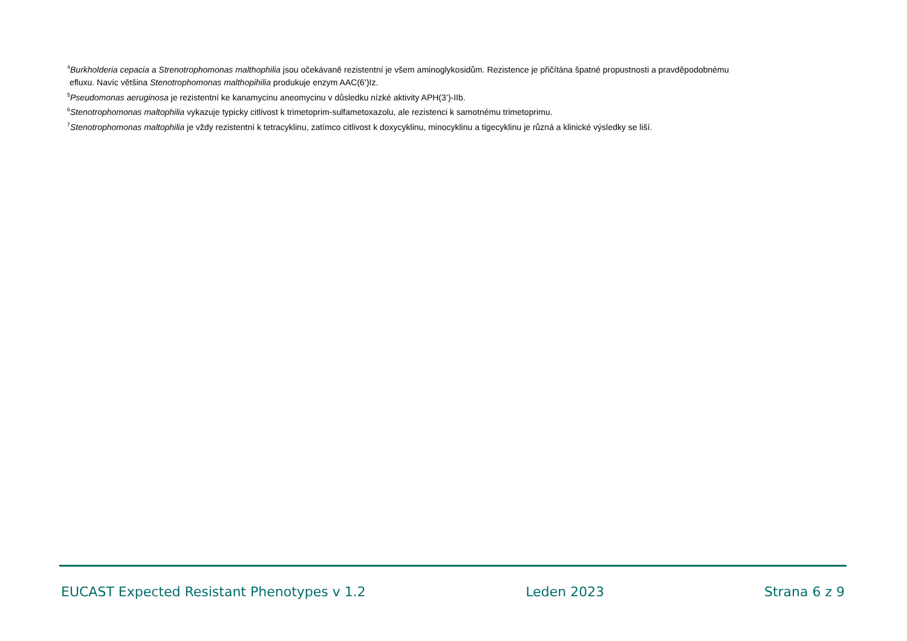<sup>4</sup> Burkholderia cepacia a Strenotrophomonas malthophilia jsou očekávaně rezistentní je všem aminoglykosidům. Rezistence je přičítána špatné propustnosti a pravděpodobnému
efluxu. Navíc většina Stenotrophomonas malthopihilia produkuje enzym AAC(6’)Iz.
<sup>5</sup> Pseudomonas aeruginosa je rezistentní ke kanamycinu aneomycinu v důsledku nízké aktivity APH(3’)-IIb.
<sup>6</sup> Stenotrophomonas maltophilia vykazuje typicky citlivost k trimetoprim-sulfametoxazolu, ale rezistenci k samotnému trimetoprimu.
<sup>7</sup> Stenotrophomonas maltophilia je vždy rezistentní k tetracyklinu, zatímco citlivost k doxycyklinu, minocyklinu a tigecyklinu je různá a klinické výsledky se liší.
EUCAST Expected Resistant Phenotypes v 1.2 Leden 2023 Strana 6 z 9